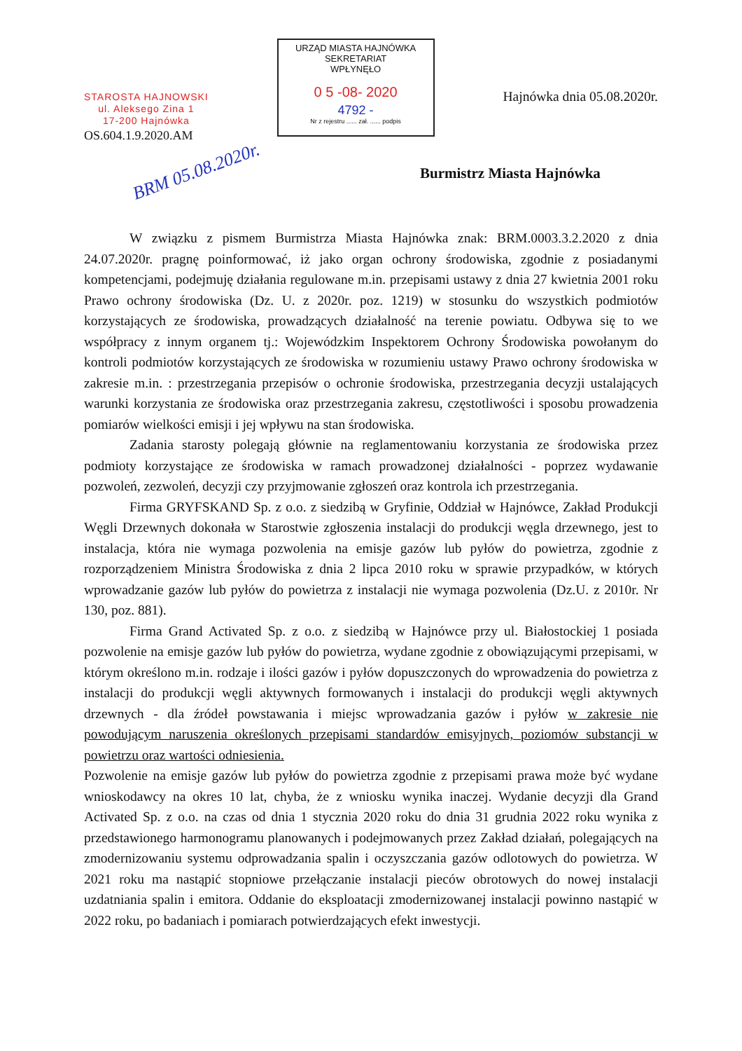STAROSTA HAJNOWSKI
ul. Aleksego Zina 1
17-200 Hajnówka
OS.604.1.9.2020.AM
URZĄD MIASTA HAJNÓWKA
SEKRETARIAT
WPŁYNĘŁO
0 5 -08- 2020
4792 -
Nr z rejestru ...... zał. ...... podpis
Hajnówka dnia 05.08.2020r.
BRM 05.08.2020r. Burmistrz Miasta Hajnówka
W związku z pismem Burmistrza Miasta Hajnówka znak: BRM.0003.3.2.2020 z dnia 24.07.2020r. pragnę poinformować, iż jako organ ochrony środowiska, zgodnie z posiadanymi kompetencjami, podejmuję działania regulowane m.in. przepisami ustawy z dnia 27 kwietnia 2001 roku Prawo ochrony środowiska (Dz. U. z 2020r. poz. 1219) w stosunku do wszystkich podmiotów korzystających ze środowiska, prowadzących działalność na terenie powiatu. Odbywa się to we współpracy z innym organem tj.: Wojewódzkim Inspektorem Ochrony Środowiska powołanym do kontroli podmiotów korzystających ze środowiska w rozumieniu ustawy Prawo ochrony środowiska w zakresie m.in. : przestrzegania przepisów o ochronie środowiska, przestrzegania decyzji ustalających warunki korzystania ze środowiska oraz przestrzegania zakresu, częstotliwości i sposobu prowadzenia pomiarów wielkości emisji i jej wpływu na stan środowiska.
Zadania starosty polegają głównie na reglamentowaniu korzystania ze środowiska przez podmioty korzystające ze środowiska w ramach prowadzonej działalności - poprzez wydawanie pozwoleń, zezwoleń, decyzji czy przyjmowanie zgłoszeń oraz kontrola ich przestrzegania.
Firma GRYFSKAND Sp. z o.o. z siedzibą w Gryfinie, Oddział w Hajnówce, Zakład Produkcji Węgli Drzewnych dokonała w Starostwie zgłoszenia instalacji do produkcji węgla drzewnego, jest to instalacja, która nie wymaga pozwolenia na emisje gazów lub pyłów do powietrza, zgodnie z rozporządzeniem Ministra Środowiska z dnia 2 lipca 2010 roku w sprawie przypadków, w których wprowadzanie gazów lub pyłów do powietrza z instalacji nie wymaga pozwolenia (Dz.U. z 2010r. Nr 130, poz. 881).
Firma Grand Activated Sp. z o.o. z siedzibą w Hajnówce przy ul. Białostockiej 1 posiada pozwolenie na emisje gazów lub pyłów do powietrza, wydane zgodnie z obowiązującymi przepisami, w którym określono m.in. rodzaje i ilości gazów i pyłów dopuszczonych do wprowadzenia do powietrza z instalacji do produkcji węgli aktywnych formowanych i instalacji do produkcji węgli aktywnych drzewnych - dla źródeł powstawania i miejsc wprowadzania gazów i pyłów w zakresie nie powodującym naruszenia określonych przepisami standardów emisyjnych, poziomów substancji w powietrzu oraz wartości odniesienia.
Pozwolenie na emisje gazów lub pyłów do powietrza zgodnie z przepisami prawa może być wydane wnioskodawcy na okres 10 lat, chyba, że z wniosku wynika inaczej. Wydanie decyzji dla Grand Activated Sp. z o.o. na czas od dnia 1 stycznia 2020 roku do dnia 31 grudnia 2022 roku wynika z przedstawionego harmonogramu planowanych i podejmowanych przez Zakład działań, polegających na zmodernizowaniu systemu odprowadzania spalin i oczyszczania gazów odlotowych do powietrza. W 2021 roku ma nastąpić stopniowe przełączanie instalacji pieców obrotowych do nowej instalacji uzdatniania spalin i emitora. Oddanie do eksploatacji zmodernizowanej instalacji powinno nastąpić w 2022 roku, po badaniach i pomiarach potwierdzających efekt inwestycji.